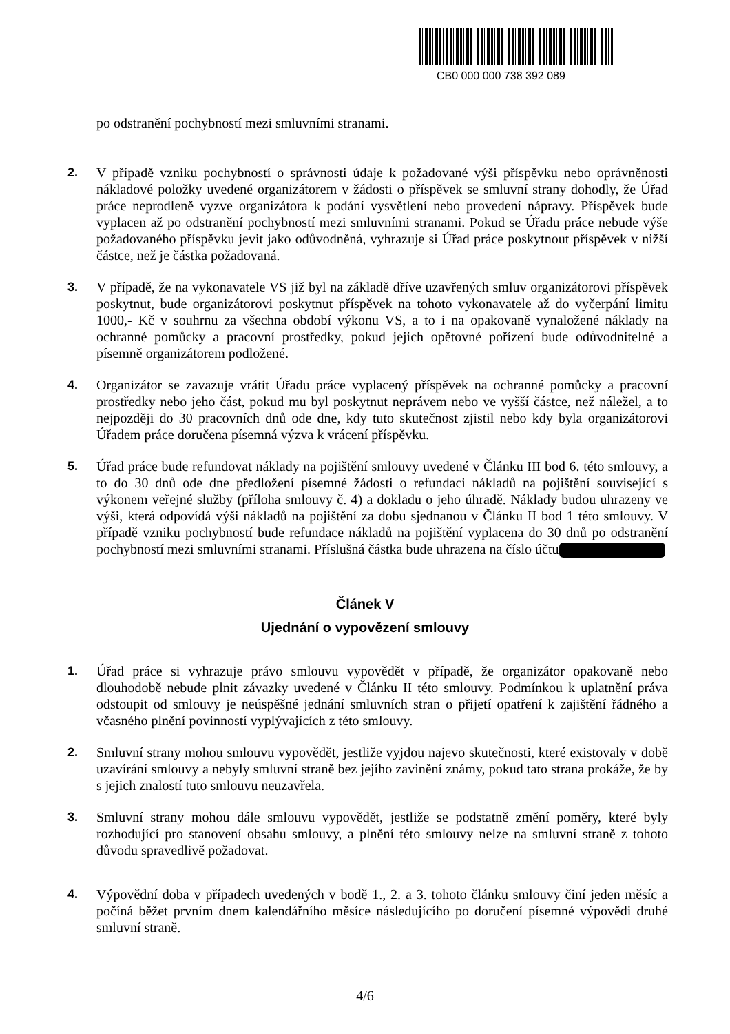CB0 000 000 738 392 089
po odstranění pochybností mezi smluvními stranami.
2. V případě vzniku pochybností o správnosti údaje k požadované výši příspěvku nebo oprávněnosti nákladové položky uvedené organizátorem v žádosti o příspěvek se smluvní strany dohodly, že Úřad práce neprodleně vyzve organizátora k podání vysvětlení nebo provedení nápravy. Příspěvek bude vyplacen až po odstranění pochybností mezi smluvními stranami. Pokud se Úřadu práce nebude výše požadovaného příspěvku jevit jako odůvodněná, vyhrazuje si Úřad práce poskytnout příspěvek v nižší částce, než je částka požadovaná.
3. V případě, že na vykonavatele VS již byl na základě dříve uzavřených smluv organizátorovi příspěvek poskytnut, bude organizátorovi poskytnut příspěvek na tohoto vykonavatele až do vyčerpání limitu 1000,- Kč v souhrnu za všechna období výkonu VS, a to i na opakovaně vynaložené náklady na ochranné pomůcky a pracovní prostředky, pokud jejich opětovné pořízení bude odůvodnitelné a písemně organizátorem podložené.
4. Organizátor se zavazuje vrátit Úřadu práce vyplacený příspěvek na ochranné pomůcky a pracovní prostředky nebo jeho část, pokud mu byl poskytnut neprávem nebo ve vyšší částce, než náležel, a to nejpozději do 30 pracovních dnů ode dne, kdy tuto skutečnost zjistil nebo kdy byla organizátorovi Úřadem práce doručena písemná výzva k vrácení příspěvku.
5. Úřad práce bude refundovat náklady na pojištění smlouvy uvedené v Článku III bod 6. této smlouvy, a to do 30 dnů ode dne předložení písemné žádosti o refundaci nákladů na pojištění související s výkonem veřejné služby (příloha smlouvy č. 4) a dokladu o jeho úhradě. Náklady budou uhrazeny ve výši, která odpovídá výši nákladů na pojištění za dobu sjednanou v Článku II bod 1 této smlouvy. V případě vzniku pochybností bude refundace nákladů na pojištění vyplacena do 30 dnů po odstranění pochybností mezi smluvními stranami. Příslušná částka bude uhrazena na číslo účtu
Článek V
Ujednání o vypovězení smlouvy
1. Úřad práce si vyhrazuje právo smlouvu vypovědět v případě, že organizátor opakovaně nebo dlouhodobě nebude plnit závazky uvedené v Článku II této smlouvy. Podmínkou k uplatnění práva odstoupit od smlouvy je neúspěšné jednání smluvních stran o přijetí opatření k zajištění řádného a včasného plnění povinností vyplývajících z této smlouvy.
2. Smluvní strany mohou smlouvu vypovědět, jestliže vyjdou najevo skutečnosti, které existovaly v době uzavírání smlouvy a nebyly smluvní straně bez jejího zavinění známy, pokud tato strana prokáže, že by s jejich znalostí tuto smlouvu neuzavřela.
3. Smluvní strany mohou dále smlouvu vypovědět, jestliže se podstatně změní poměry, které byly rozhodující pro stanovení obsahu smlouvy, a plnění této smlouvy nelze na smluvní straně z tohoto důvodu spravedlivě požadovat.
4. Výpovědní doba v případech uvedených v bodě 1., 2. a 3. tohoto článku smlouvy činí jeden měsíc a počíná běžet prvním dnem kalendářního měsíce následujícího po doručení písemné výpovědi druhé smluvní straně.
4/6